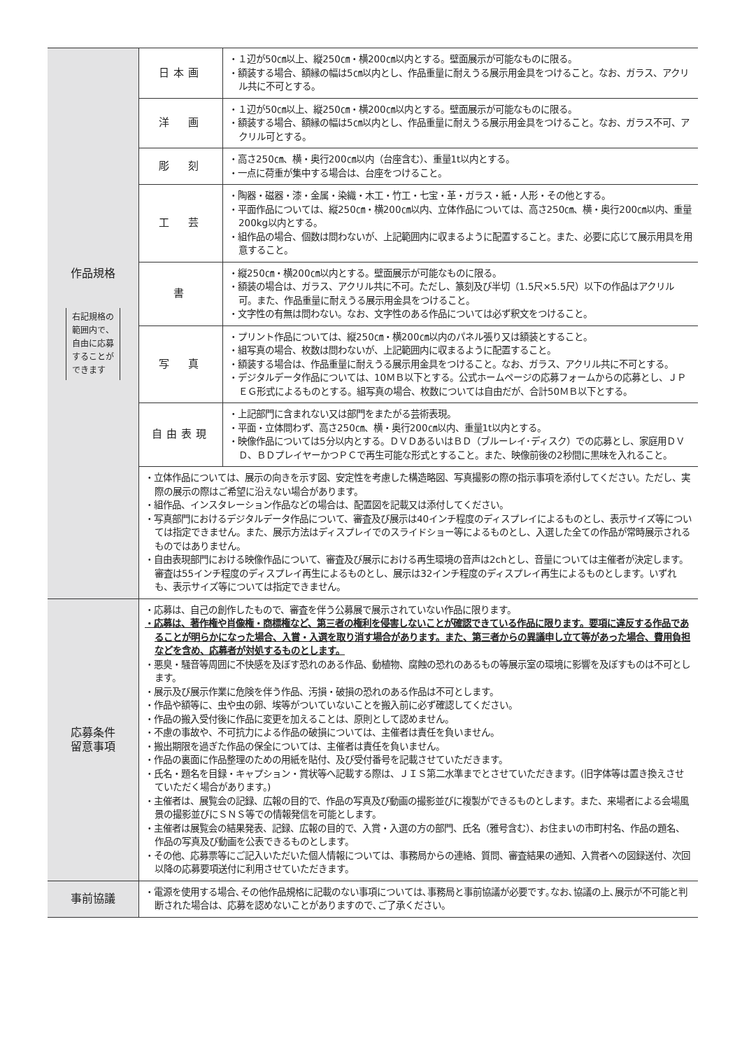| 作品規格 右記規格の 範囲内で、 自由に応募 することが できます | 日本画 | ・１辺が50㎝以上、縦250㎝・横200㎝以内とする。壁面展示が可能なものに限る。 ・額装する場合、額縁の幅は5㎝以内とし、作品重量に耐えうる展示用金具をつけること。なお、ガラス、アクリル共に不可とする。 |
| | 洋 画 | ・１辺が50㎝以上、縦250㎝・横200㎝以内とする。壁面展示が可能なものに限る。 ・額装する場合、額縁の幅は5㎝以内とし、作品重量に耐えうる展示用金具をつけること。なお、ガラス不可、アクリル可とする。 |
| | 彫 刻 | ・高さ250㎝、横・奥行200㎝以内（台座含む）、重量1t以内とする。 ・一点に荷重が集中する場合は、台座をつけること。 |
| | 工 芸 | ・陶器・磁器・漆・金属・染織・木工・竹工・七宝・革・ガラス・紙・人形・その他とする。 ・平面作品については、縦250㎝・横200㎝以内、立体作品については、高さ250㎝、横・奥行200㎝以内、重量200kg以内とする。 ・組作品の場合、個数は問わないが、上記範囲内に収まるように配置すること。また、必要に応じて展示用具を用意すること。 |
| | 書 | ・縦250㎝・横200㎝以内とする。壁面展示が可能なものに限る。 ・額装の場合は、ガラス、アクリル共に不可。ただし、篆刻及び半切（1.5尺×5.5尺）以下の作品はアクリル可。また、作品重量に耐えうる展示用金具をつけること。 ・文字性の有無は問わない。なお、文字性のある作品については必ず釈文をつけること。 |
| | 写 真 | ・プリント作品については、縦250㎝・横200㎝以内のパネル張り又は額装とすること。 ・組写真の場合、枚数は問わないが、上記範囲内に収まるように配置すること。 ・額装する場合は、作品重量に耐えうる展示用金具をつけること。なお、ガラス、アクリル共に不可とする。 ・デジタルデータ作品については、10ＭＢ以下とする。公式ホームページの応募フォームからの応募とし、ＪＰＥＧ形式によるものとする。組写真の場合、枚数については自由だが、合計50ＭＢ以下とする。 |
| | 自由表現 | ・上記部門に含まれない又は部門をまたがる芸術表現。 ・平面・立体問わず、高さ250㎝、横・奥行200㎝以内、重量1t以内とする。 ・映像作品については5分以内とする。ＤＶＤあるいはＢＤ（ブルーレイ･ディスク）での応募とし、家庭用ＤＶＤ、ＢＤプレイヤーかつＰＣで再生可能な形式とすること。また、映像前後の2秒間に黒味を入れること。 |
| | ・立体作品については、展示の向きを示す図、安定性を考慮した構造略図、写真撮影の際の指示事項を添付してください。ただし、実際の展示の際はご希望に沿えない場合があります。 ・組作品、インスタレーション作品などの場合は、配置図を記載又は添付してください。 ・写真部門におけるデジタルデータ作品について、審査及び展示は40インチ程度のディスプレイによるものとし、表示サイズ等については指定できません。また、展示方法はディスプレイでのスライドショー等によるものとし、入選した全ての作品が常時展示されるものではありません。 ・自由表現部門における映像作品について、審査及び展示における再生環境の音声は2chとし、音量については主催者が決定します。審査は55インチ程度のディスプレイ再生によるものとし、展示は32インチ程度のディスプレイ再生によるものとします。いずれも、表示サイズ等については指定できません。 | |
| 応募条件 留意事項 | ・応募は、自己の創作したもので、審査を伴う公募展で展示されていない作品に限ります。 ・応募は、著作権や肖像権・商標権など、第三者の権利を侵害しないことが確認できている作品に限ります。要項に違反する作品であることが明らかになった場合、入賞・入選を取り消す場合があります。また、第三者からの異議申し立て等があった場合、費用負担などを含め、応募者が対処するものとします。 ・悪臭・騒音等周囲に不快感を及ぼす恐れのある作品、動植物、腐蝕の恐れのあるもの等展示室の環境に影響を及ぼすものは不可とします。 ・展示及び展示作業に危険を伴う作品、汚損・破損の恐れのある作品は不可とします。 ・作品や額等に、虫や虫の卵、埃等がついていないことを搬入前に必ず確認してください。 ・作品の搬入受付後に作品に変更を加えることは、原則として認めません。 ・不慮の事故や、不可抗力による作品の破損については、主催者は責任を負いません。 ・搬出期限を過ぎた作品の保全については、主催者は責任を負いません。 ・作品の裏面に作品整理のための用紙を貼付、及び受付番号を記載させていただきます。 ・氏名・題名を目録・キャプション・賞状等へ記載する際は、ＪＩＳ第二水準までとさせていただきます。(旧字体等は置き換えさせていただく場合があります。) ・主催者は、展覧会の記録、広報の目的で、作品の写真及び動画の撮影並びに複製ができるものとします。また、来場者による会場風景の撮影並びにＳＮＳ等での情報発信を可能とします。 ・主催者は展覧会の結果発表、記録、広報の目的で、入賞・入選の方の部門、氏名（雅号含む）、お住まいの市町村名、作品の題名、作品の写真及び動画を公表できるものとします。 ・その他、応募票等にご記入いただいた個人情報については、事務局からの連絡、質問、審査結果の通知、入賞者への図録送付、次回以降の応募要項送付に利用させていただきます。 | |
| 事前協議 | ・電源を使用する場合､その他作品規格に記載のない事項については､事務局と事前協議が必要です｡なお､協議の上､展示が不可能と判断された場合は、応募を認めないことがありますので､ご了承ください。 | |